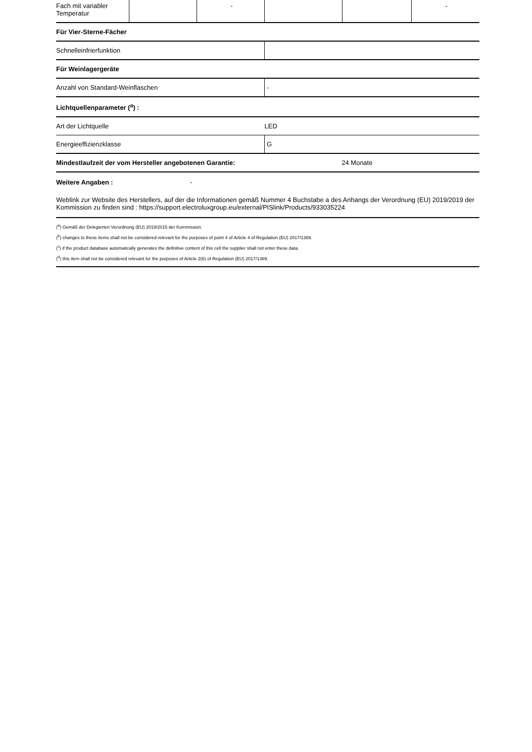| Fach mit variabler Temperatur | | - | | | - |
| Für Vier-Sterne-Fächer |
| Schnelleinfrierfunktion | |
| Für Weinlagergeräte | |
| Anzahl von Standard-Weinflaschen | - |
| Lichtquellenparameter (<sup>a</sup>) : | |
| Art der Lichtquelle | LED |
| Energieeffizienzklasse | G |
| Mindestlaufzeit der vom Hersteller angebotenen Garantie: | 24 Monate |
Weitere Angaben : -
Weblink zur Website des Herstellers, auf der die Informationen gemäß Nummer 4 Buchstabe a des Anhangs der Verordnung (EU) 2019/2019 der Kommission zu finden sind : https://support.electroluxgroup.eu/external/PISlink/Products/933035224
(<sup>a</sup>) Gemäß der Delegierten Verordnung (EU) 2019/2015 der Kommission.
(<sup>b</sup>) changes to these items shall not be considered relevant for the purposes of point 4 of Article 4 of Regulation (EU) 2017/1369.
(<sup>c</sup>) if the product database automatically generates the definitive content of this cell the supplier shall not enter these data.
(<sup>d</sup>) this item shall not be considered relevant for the purposes of Article 2(6) of Regulation (EU) 2017/1369.